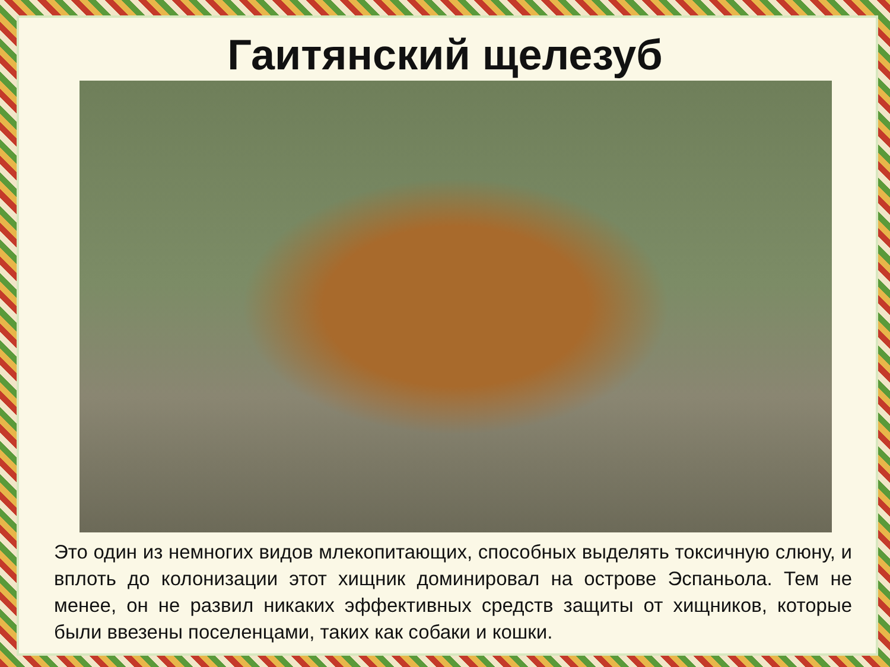Гаитянский щелезуб
Это один из немногих видов млекопитающих, способных выделять токсичную слюну, и вплоть до колонизации этот хищник доминировал на острове Эспаньола. Тем не менее, он не развил никаких эффективных средств защиты от хищников, которые были ввезены поселенцами, таких как собаки и кошки.